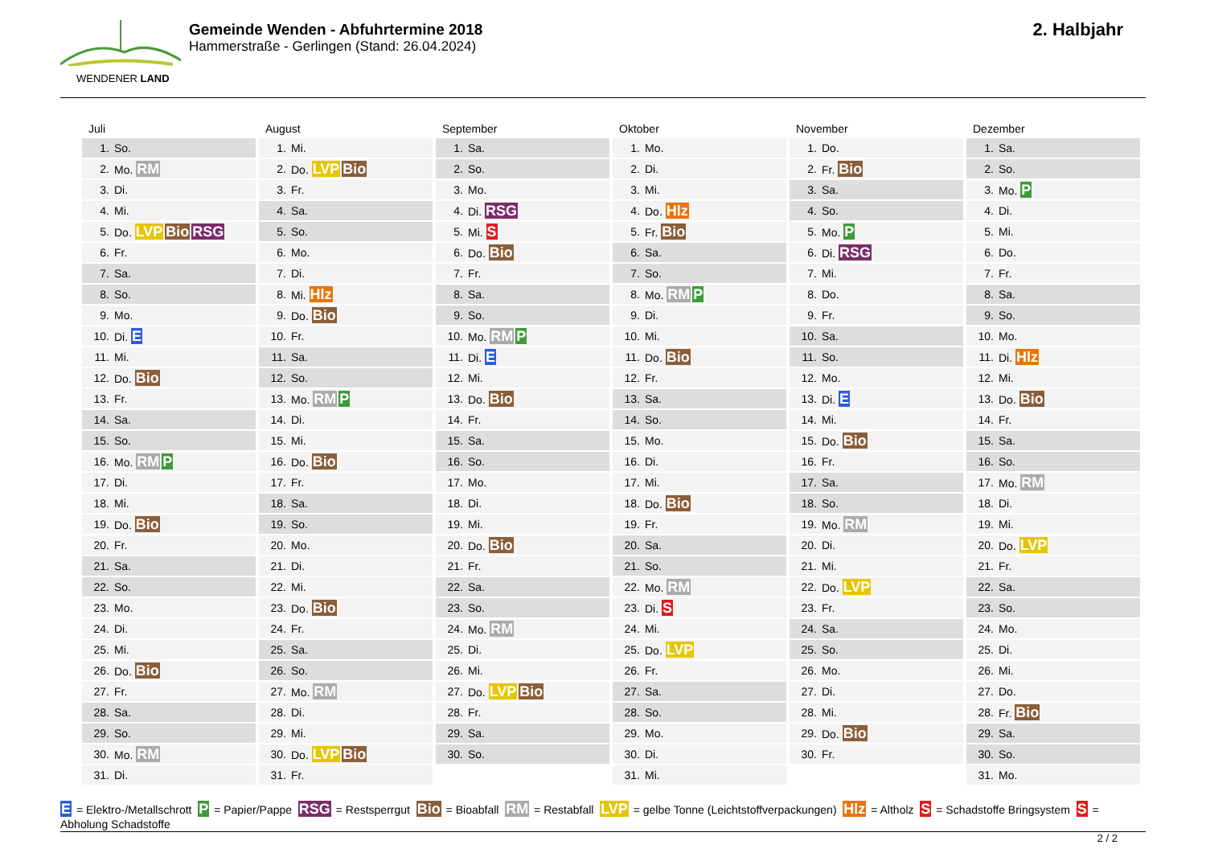WENDENER LAND
Gemeinde Wenden - Abfuhrtermine 2018
Hammerstraße - Gerlingen (Stand: 26.04.2024)
2. Halbjahr
Juli
| 1. | So. |
| 2. | Mo. RM |
| 3. | Di. |
| 4. | Mi. |
| 5. | Do. LVP Bio RSG |
| 6. | Fr. |
| 7. | Sa. |
| 8. | So. |
| 9. | Mo. |
| 10. | Di. E |
| 11. | Mi. |
| 12. | Do. Bio |
| 13. | Fr. |
| 14. | Sa. |
| 15. | So. |
| 16. | Mo. RM P |
| 17. | Di. |
| 18. | Mi. |
| 19. | Do. Bio |
| 20. | Fr. |
| 21. | Sa. |
| 22. | So. |
| 23. | Mo. |
| 24. | Di. |
| 25. | Mi. |
| 26. | Do. Bio |
| 27. | Fr. |
| 28. | Sa. |
| 29. | So. |
| 30. | Mo. RM |
| 31. | Di. |
August
| 1. | Mi. |
| 2. | Do. LVP Bio |
| 3. | Fr. |
| 4. | Sa. |
| 5. | So. |
| 6. | Mo. |
| 7. | Di. |
| 8. | Mi. Hlz |
| 9. | Do. Bio |
| 10. | Fr. |
| 11. | Sa. |
| 12. | So. |
| 13. | Mo. RM P |
| 14. | Di. |
| 15. | Mi. |
| 16. | Do. Bio |
| 17. | Fr. |
| 18. | Sa. |
| 19. | So. |
| 20. | Mo. |
| 21. | Di. |
| 22. | Mi. |
| 23. | Do. Bio |
| 24. | Fr. |
| 25. | Sa. |
| 26. | So. |
| 27. | Mo. RM |
| 28. | Di. |
| 29. | Mi. |
| 30. | Do. LVP Bio |
| 31. | Fr. |
September
| 1. | Sa. |
| 2. | So. |
| 3. | Mo. |
| 4. | Di. RSG |
| 5. | Mi. S |
| 6. | Do. Bio |
| 7. | Fr. |
| 8. | Sa. |
| 9. | So. |
| 10. | Mo. RM P |
| 11. | Di. E |
| 12. | Mi. |
| 13. | Do. Bio |
| 14. | Fr. |
| 15. | Sa. |
| 16. | So. |
| 17. | Mo. |
| 18. | Di. |
| 19. | Mi. |
| 20. | Do. Bio |
| 21. | Fr. |
| 22. | Sa. |
| 23. | So. |
| 24. | Mo. RM |
| 25. | Di. |
| 26. | Mi. |
| 27. | Do. LVP Bio |
| 28. | Fr. |
| 29. | Sa. |
| 30. | So. |
Oktober
| 1. | Mo. |
| 2. | Di. |
| 3. | Mi. |
| 4. | Do. Hlz |
| 5. | Fr. Bio |
| 6. | Sa. |
| 7. | So. |
| 8. | Mo. RM P |
| 9. | Di. |
| 10. | Mi. |
| 11. | Do. Bio |
| 12. | Fr. |
| 13. | Sa. |
| 14. | So. |
| 15. | Mo. |
| 16. | Di. |
| 17. | Mi. |
| 18. | Do. Bio |
| 19. | Fr. |
| 20. | Sa. |
| 21. | So. |
| 22. | Mo. RM |
| 23. | Di. S |
| 24. | Mi. |
| 25. | Do. LVP |
| 26. | Fr. |
| 27. | Sa. |
| 28. | So. |
| 29. | Mo. |
| 30. | Di. |
| 31. | Mi. |
November
| 1. | Do. |
| 2. | Fr. Bio |
| 3. | Sa. |
| 4. | So. |
| 5. | Mo. P |
| 6. | Di. RSG |
| 7. | Mi. |
| 8. | Do. |
| 9. | Fr. |
| 10. | Sa. |
| 11. | So. |
| 12. | Mo. |
| 13. | Di. E |
| 14. | Mi. |
| 15. | Do. Bio |
| 16. | Fr. |
| 17. | Sa. |
| 18. | So. |
| 19. | Mo. RM |
| 20. | Di. |
| 21. | Mi. |
| 22. | Do. LVP |
| 23. | Fr. |
| 24. | Sa. |
| 25. | So. |
| 26. | Mo. |
| 27. | Di. |
| 28. | Mi. |
| 29. | Do. Bio |
| 30. | Fr. |
Dezember
| 1. | Sa. |
| 2. | So. |
| 3. | Mo. P |
| 4. | Di. |
| 5. | Mi. |
| 6. | Do. |
| 7. | Fr. |
| 8. | Sa. |
| 9. | So. |
| 10. | Mo. |
| 11. | Di. Hlz |
| 12. | Mi. |
| 13. | Do. Bio |
| 14. | Fr. |
| 15. | Sa. |
| 16. | So. |
| 17. | Mo. RM |
| 18. | Di. |
| 19. | Mi. |
| 20. | Do. LVP |
| 21. | Fr. |
| 22. | Sa. |
| 23. | So. |
| 24. | Mo. |
| 25. | Di. |
| 26. | Mi. |
| 27. | Do. |
| 28. | Fr. Bio |
| 29. | Sa. |
| 30. | So. |
| 31. | Mo. |
E = Elektro-/Metallschrott P = Papier/Pappe RSG = Restsperrgut Bio = Bioabfall RM = Restabfall LVP = gelbe Tonne (Leichtstoffverpackungen) Hlz = Altholz S = Schadstoffe Bringsystem S = Abholung Schadstoffe
2 / 2